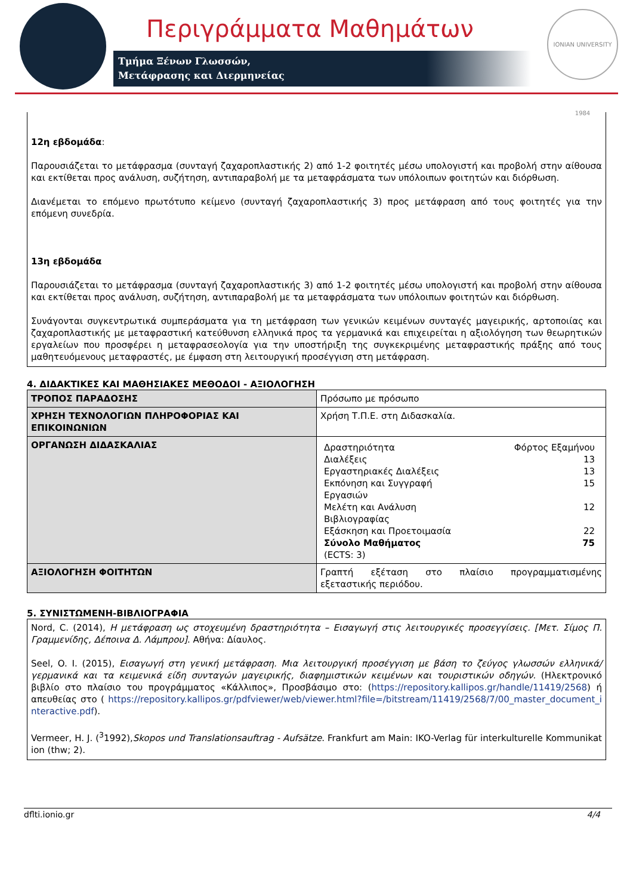Περιγράμματα Μαθημάτων
Τμήμα Ξένων Γλωσσών,
Μετάφρασης και Διερμηνείας
IONIAN UNIVERSITY 1984
12η εβδομάδα:
Παρουσιάζεται το μετάφρασμα (συνταγή ζαχαροπλαστικής 2) από 1-2 φοιτητές μέσω υπολογιστή και προβολή στην αίθουσα και εκτίθεται προς ανάλυση, συζήτηση, αντιπαραβολή με τα μεταφράσματα των υπόλοιπων φοιτητών και διόρθωση.
Διανέμεται το επόμενο πρωτότυπο κείμενο (συνταγή ζαχαροπλαστικής 3) προς μετάφραση από τους φοιτητές για την επόμενη συνεδρία.
13η εβδομάδα
Παρουσιάζεται το μετάφρασμα (συνταγή ζαχαροπλαστικής 3) από 1-2 φοιτητές μέσω υπολογιστή και προβολή στην αίθουσα και εκτίθεται προς ανάλυση, συζήτηση, αντιπαραβολή με τα μεταφράσματα των υπόλοιπων φοιτητών και διόρθωση.
Συνάγονται συγκεντρωτικά συμπεράσματα για τη μετάφραση των γενικών κειμένων συνταγές μαγειρικής, αρτοποιίας και ζαχαροπλαστικής με μεταφραστική κατεύθυνση ελληνικά προς τα γερμανικά και επιχειρείται η αξιολόγηση των θεωρητικών εργαλείων που προσφέρει η μεταφρασεολογία για την υποστήριξη της συγκεκριμένης μεταφραστικής πράξης από τους μαθητευόμενους μεταφραστές, με έμφαση στη λειτουργική προσέγγιση στη μετάφραση.
4. ΔΙΔΑΚΤΙΚΕΣ ΚΑΙ ΜΑΘΗΣΙΑΚΕΣ ΜΕΘΟΔΟΙ - ΑΞΙΟΛΟΓΗΣΗ
| ΤΡΟΠΟΣ ΠΑΡΑΔΟΣΗΣ | Πρόσωπο με πρόσωπο |
| ΧΡΗΣΗ ΤΕΧΝΟΛΟΓΙΩΝ ΠΛΗΡΟΦΟΡΙΑΣ ΚΑΙ ΕΠΙΚΟΙΝΩΝΙΩΝ | Χρήση Τ.Π.Ε. στη Διδασκαλία. |
| ΟΡΓΑΝΩΣΗ ΔΙΔΑΣΚΑΛΙΑΣ | / Δραστηριότητα / Φόρτος Εξαμήνου / / Διαλέξεις / 13 / / Εργαστηριακές Διαλέξεις / 13 / / Εκπόνηση και Συγγραφή Εργασιών / 15 / / Μελέτη και Ανάλυση Βιβλιογραφίας / 12 / / Εξάσκηση και Προετοιμασία / 22 / / Σύνολο Μαθήματος / 75 / / (ECTS: 3) / / |
| ΑΞΙΟΛΟΓΗΣΗ ΦΟΙΤΗΤΩΝ | Γραπτή εξέταση στο πλαίσιο προγραμματισμένης εξεταστικής περιόδου. |
5. ΣΥΝΙΣΤΩΜΕΝΗ-ΒΙΒΛΙΟΓΡΑΦΙΑ
Nord, C. (2014), Η μετάφραση ως στοχευμένη δραστηριότητα – Εισαγωγή στις λειτουργικές προσεγγίσεις. [Μετ. Σίμος Π. Γραμμενίδης, Δέποινα Δ. Λάμπρου]. Αθήνα: Δίαυλος.
Seel, O. I. (2015), Εισαγωγή στη γενική μετάφραση. Μια λειτουργική προσέγγιση με βάση το ζεύγος γλωσσών ελληνικά/γερμανικά και τα κειμενικά είδη συνταγών μαγειρικής, διαφημιστικών κειμένων και τουριστικών οδηγών. (Ηλεκτρονικό βιβλίο στο πλαίσιο του προγράμματος «Κάλλιπος», Προσβάσιμο στο: (https://repository.kallipos.gr/handle/11419/2568) ή απευθείας στο ( https://repository.kallipos.gr/pdfviewer/web/viewer.html?file=/bitstream/11419/2568/7/00_master_document_interactive.pdf).
Vermeer, H. J. (<sup>3</sup>1992),Skopos und Translationsauftrag - Aufsätze. Frankfurt am Main: IKO-Verlag für interkulturelle Kommunikation (thw; 2).
dflti.ionio.gr 4/4